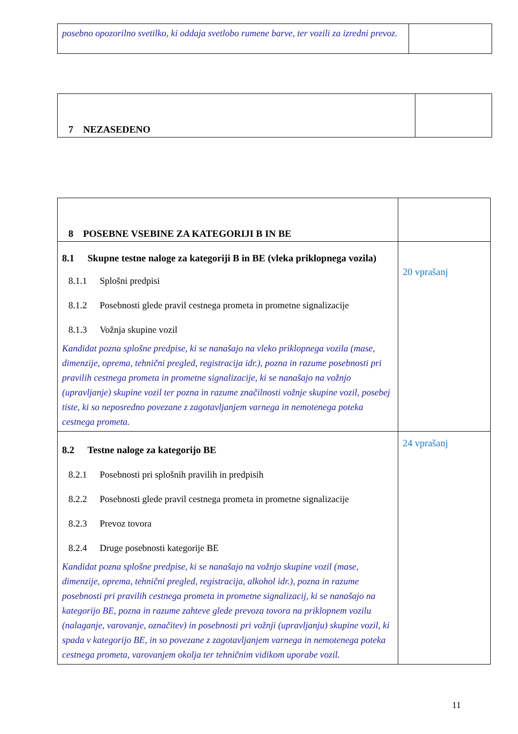| posebno opozorilno svetilko, ki oddaja svetlobo rumene barve, ter vozili za izredni prevoz. | |
| 7 NEZASEDENO | |
| 8 POSEBNE VSEBINE ZA KATEGORIJI B IN BE | |
| 8.1 Skupne testne naloge za kategoriji B in BE (vleka priklopnega vozila) 8.1.1 Splošni predpisi 8.1.2 Posebnosti glede pravil cestnega prometa in prometne signalizacije 8.1.3 Vožnja skupine vozil Kandidat pozna splošne predpise, ki se nanašajo na vleko priklopnega vozila (mase, dimenzije, oprema, tehnični pregled, registracija idr.), pozna in razume posebnosti pri pravilih cestnega prometa in prometne signalizacije, ki se nanašajo na vožnjo (upravljanje) skupine vozil ter pozna in razume značilnosti vožnje skupine vozil, posebej tiste, ki so neposredno povezane z zagotavljanjem varnega in nemotenega poteka cestnega prometa. | 20 vprašanj |
| 8.2 Testne naloge za kategorijo BE 8.2.1 Posebnosti pri splošnih pravilih in predpisih 8.2.2 Posebnosti glede pravil cestnega prometa in prometne signalizacije 8.2.3 Prevoz tovora 8.2.4 Druge posebnosti kategorije BE Kandidat pozna splošne predpise, ki se nanašajo na vožnjo skupine vozil (mase, dimenzije, oprema, tehnični pregled, registracija, alkohol idr.), pozna in razume posebnosti pri pravilih cestnega prometa in prometne signalizacij, ki se nanašajo na kategorijo BE, pozna in razume zahteve glede prevoza tovora na priklopnem vozilu (nalaganje, varovanje, označitev) in posebnosti pri vožnji (upravljanju) skupine vozil, ki spada v kategorijo BE, in so povezane z zagotavljanjem varnega in nemotenega poteka cestnega prometa, varovanjem okolja ter tehničnim vidikom uporabe vozil. | 24 vprašanj |
11